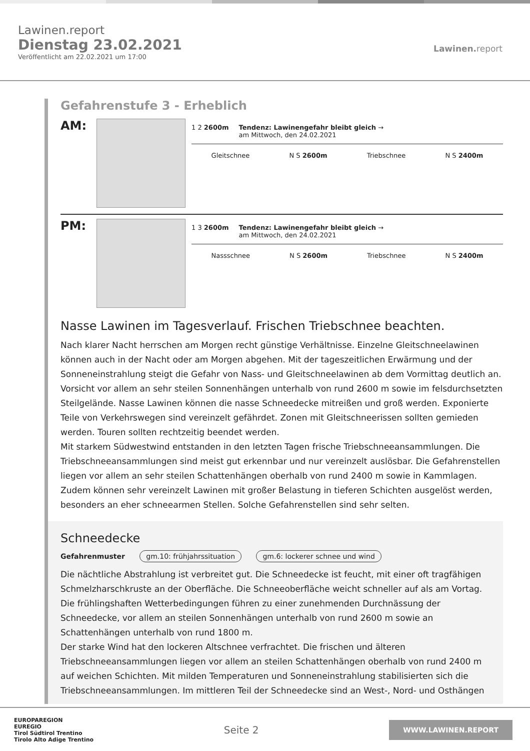Lawinen.report
Dienstag 23.02.2021
Veröffentlicht am 22.02.2021 um 17:00
Lawinen. report
Gefahrenstufe 3 - Erheblich
AM:
1 2 2600m Tendenz: Lawinengefahr bleibt gleich →
am Mittwoch, den 24.02.2021
Gleitschnee N S 2600m Triebschnee N S 2400m
PM:
1 3 2600m Tendenz: Lawinengefahr bleibt gleich →
am Mittwoch, den 24.02.2021
Nassschnee N S 2600m Triebschnee N S 2400m
Nasse Lawinen im Tagesverlauf. Frischen Triebschnee beachten.
Nach klarer Nacht herrschen am Morgen recht günstige Verhältnisse. Einzelne Gleitschneelawinen können auch in der Nacht oder am Morgen abgehen. Mit der tageszeitlichen Erwärmung und der Sonneneinstrahlung steigt die Gefahr von Nass- und Gleitschneelawinen ab dem Vormittag deutlich an. Vorsicht vor allem an sehr steilen Sonnenhängen unterhalb von rund 2600 m sowie im felsdurchsetzten Steilgelände. Nasse Lawinen können die nasse Schneedecke mitreißen und groß werden. Exponierte Teile von Verkehrswegen sind vereinzelt gefährdet. Zonen mit Gleitschneerissen sollten gemieden werden. Touren sollten rechtzeitig beendet werden.
Mit starkem Südwestwind entstanden in den letzten Tagen frische Triebschneeansammlungen. Die Triebschneeansammlungen sind meist gut erkennbar und nur vereinzelt auslösbar. Die Gefahrenstellen liegen vor allem an sehr steilen Schattenhängen oberhalb von rund 2400 m sowie in Kammlagen. Zudem können sehr vereinzelt Lawinen mit großer Belastung in tieferen Schichten ausgelöst werden, besonders an eher schneearmen Stellen. Solche Gefahrenstellen sind sehr selten.
Schneedecke
Gefahrenmuster gm.10: frühjahrssituation gm.6: lockerer schnee und wind
Die nächtliche Abstrahlung ist verbreitet gut. Die Schneedecke ist feucht, mit einer oft tragfähigen Schmelzharschkruste an der Oberfläche. Die Schneeoberfläche weicht schneller auf als am Vortag. Die frühlingshaften Wetterbedingungen führen zu einer zunehmenden Durchnässung der Schneedecke, vor allem an steilen Sonnenhängen unterhalb von rund 2600 m sowie an Schattenhängen unterhalb von rund 1800 m.
Der starke Wind hat den lockeren Altschnee verfrachtet. Die frischen und älteren Triebschneeansammlungen liegen vor allem an steilen Schattenhängen oberhalb von rund 2400 m auf weichen Schichten. Mit milden Temperaturen und Sonneneinstrahlung stabilisierten sich die Triebschneeansammlungen. Im mittleren Teil der Schneedecke sind an West-, Nord- und Osthängen
EUROPAREGION
EUREGIO
Tirol Südtirol Trentino
Tirolo Alto Adige Trentino
Seite 2
WWW.LAWINEN.REPORT